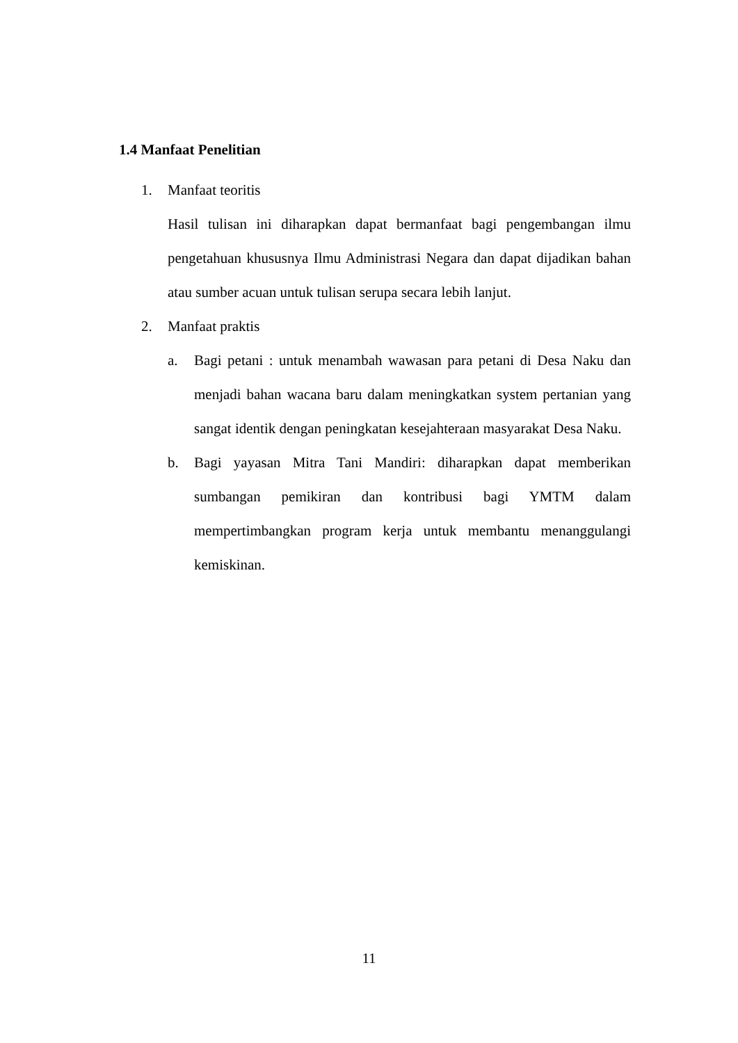1.4 Manfaat Penelitian
1. Manfaat teoritis
Hasil tulisan ini diharapkan dapat bermanfaat bagi pengembangan ilmu pengetahuan khususnya Ilmu Administrasi Negara dan dapat dijadikan bahan atau sumber acuan untuk tulisan serupa secara lebih lanjut.
2. Manfaat praktis
a. Bagi petani : untuk menambah wawasan para petani di Desa Naku dan menjadi bahan wacana baru dalam meningkatkan system pertanian yang sangat identik dengan peningkatan kesejahteraan masyarakat Desa Naku.
b. Bagi yayasan Mitra Tani Mandiri: diharapkan dapat memberikan sumbangan pemikiran dan kontribusi bagi YMTM dalam mempertimbangkan program kerja untuk membantu menanggulangi kemiskinan.
11